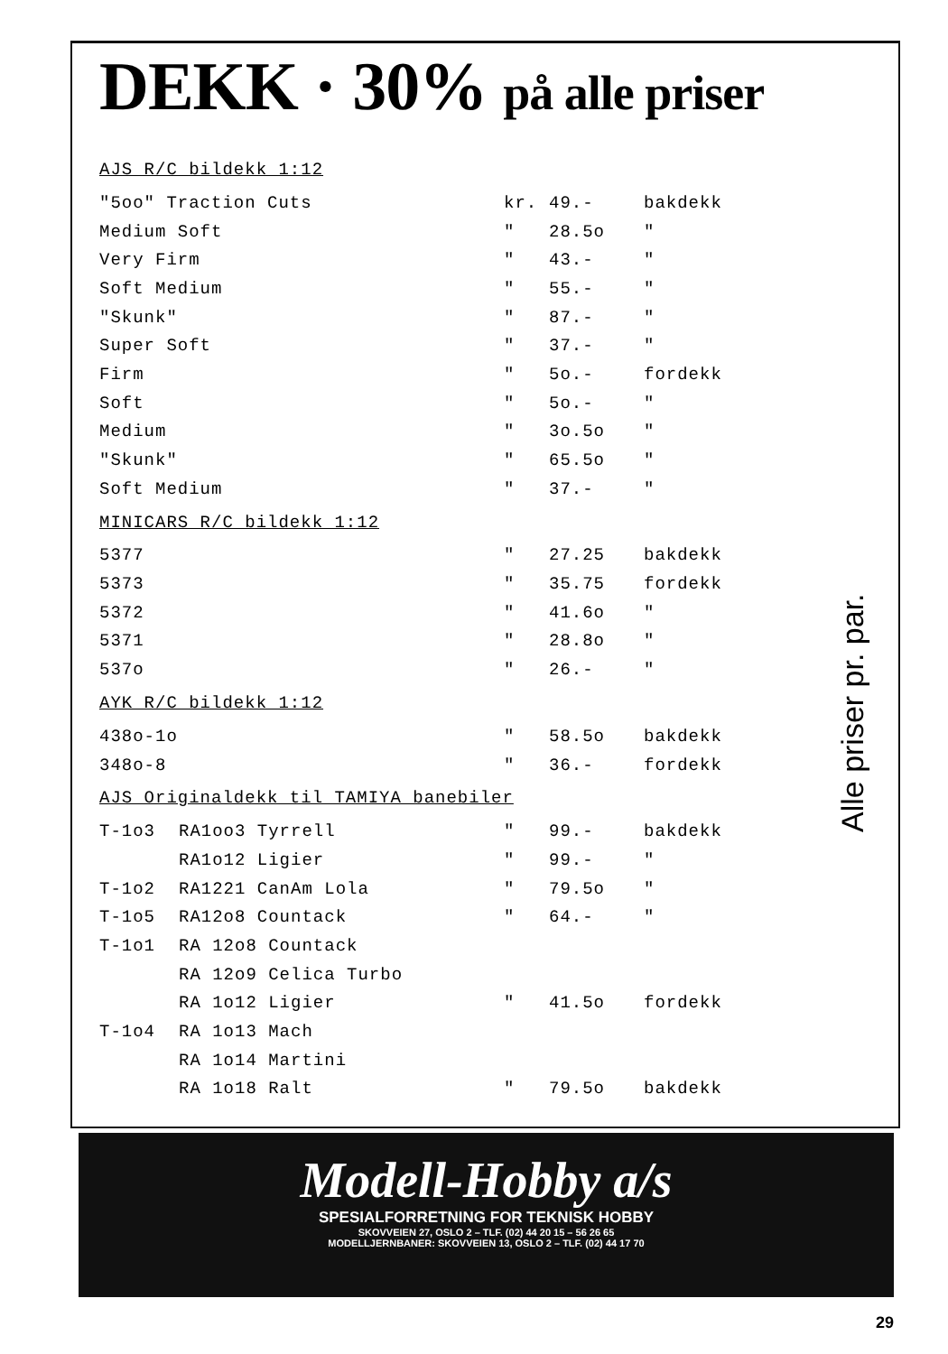DEKK · 30% på alle priser
| AJS R/C bildekk 1:12 | | | | |
| "5oo" Traction Cuts | | kr. | 49.- | bakdekk |
| Medium Soft | | " | 28.5o | " |
| Very Firm | | " | 43.- | " |
| Soft Medium | | " | 55.- | " |
| "Skunk" | | " | 87.- | " |
| Super Soft | | " | 37.- | " |
| Firm | | " | 5o.- | fordekk |
| Soft | | " | 5o.- | " |
| Medium | | " | 3o.5o | " |
| "Skunk" | | " | 65.5o | " |
| Soft Medium | | " | 37.- | " |
| MINICARS R/C bildekk 1:12 | | | | |
| 5377 | | " | 27.25 | bakdekk |
| 5373 | | " | 35.75 | fordekk |
| 5372 | | " | 41.6o | " |
| 5371 | | " | 28.8o | " |
| 537o | | " | 26.- | " |
| AYK R/C bildekk 1:12 | | | | |
| 438o-1o | | " | 58.5o | bakdekk |
| 348o-8 | | " | 36.- | fordekk |
| AJS Originaldekk til TAMIYA banebiler | | | | |
| T-1o3 | RA1oo3 Tyrrell | " | 99.- | bakdekk |
| | RA1o12 Ligier | " | 99.- | " |
| T-1o2 | RA1221 CanAm Lola | " | 79.5o | " |
| T-1o5 | RA12o8 Countack | " | 64.- | " |
| T-1o1 | RA 12o8 Countack | | | |
| | RA 12o9 Celica Turbo | | | |
| | RA 1o12 Ligier | " | 41.5o | fordekk |
| T-1o4 | RA 1o13 Mach | | | |
| | RA 1o14 Martini | | | |
| | RA 1o18 Ralt | " | 79.5o | bakdekk |
Alle priser pr. par.
Modell-Hobby a/s
SPESIALFORRETNING FOR TEKNISK HOBBY
SKOVVEIEN 27, OSLO 2 – TLF. (02) 44 20 15 – 56 26 65
MODELLJERNBANER: SKOVVEIEN 13, OSLO 2 – TLF. (02) 44 17 70
29